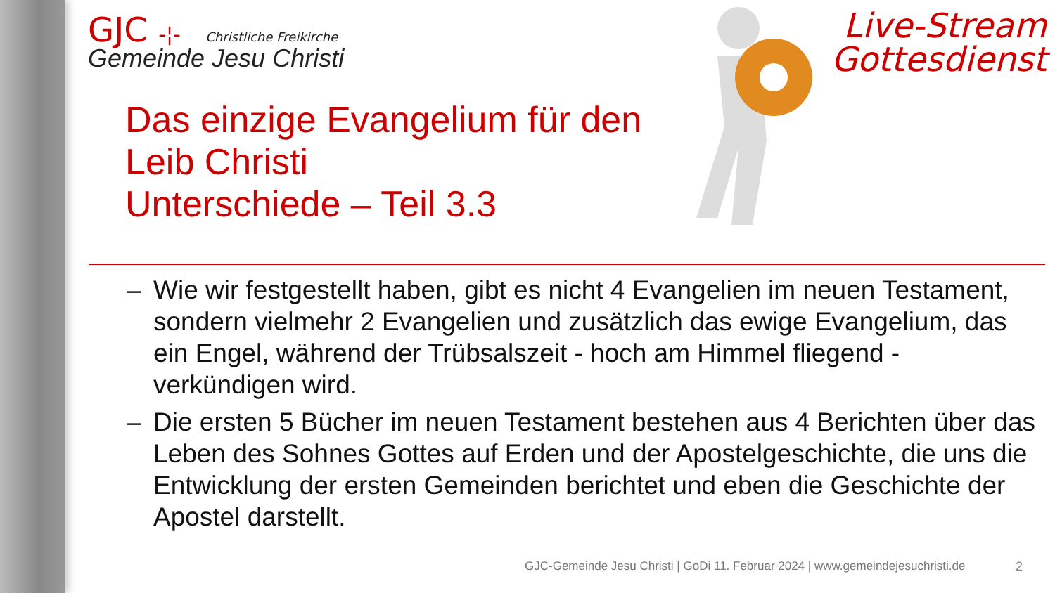GJC -¦- Christliche Freikirche
Gemeinde Jesu Christi
Live-Stream
Gottesdienst
Das einzige Evangelium für den
Leib Christi
Unterschiede – Teil 3.3
– Wie wir festgestellt haben, gibt es nicht 4 Evangelien im neuen Testament, sondern vielmehr 2 Evangelien und zusätzlich das ewige Evangelium, das ein Engel, während der Trübsalszeit - hoch am Himmel fliegend - verkündigen wird.
– Die ersten 5 Bücher im neuen Testament bestehen aus 4 Berichten über das Leben des Sohnes Gottes auf Erden und der Apostelgeschichte, die uns die Entwicklung der ersten Gemeinden berichtet und eben die Geschichte der Apostel darstellt.
GJC-Gemeinde Jesu Christi | GoDi 11. Februar 2024 | www.gemeindejesuchristi.de
2